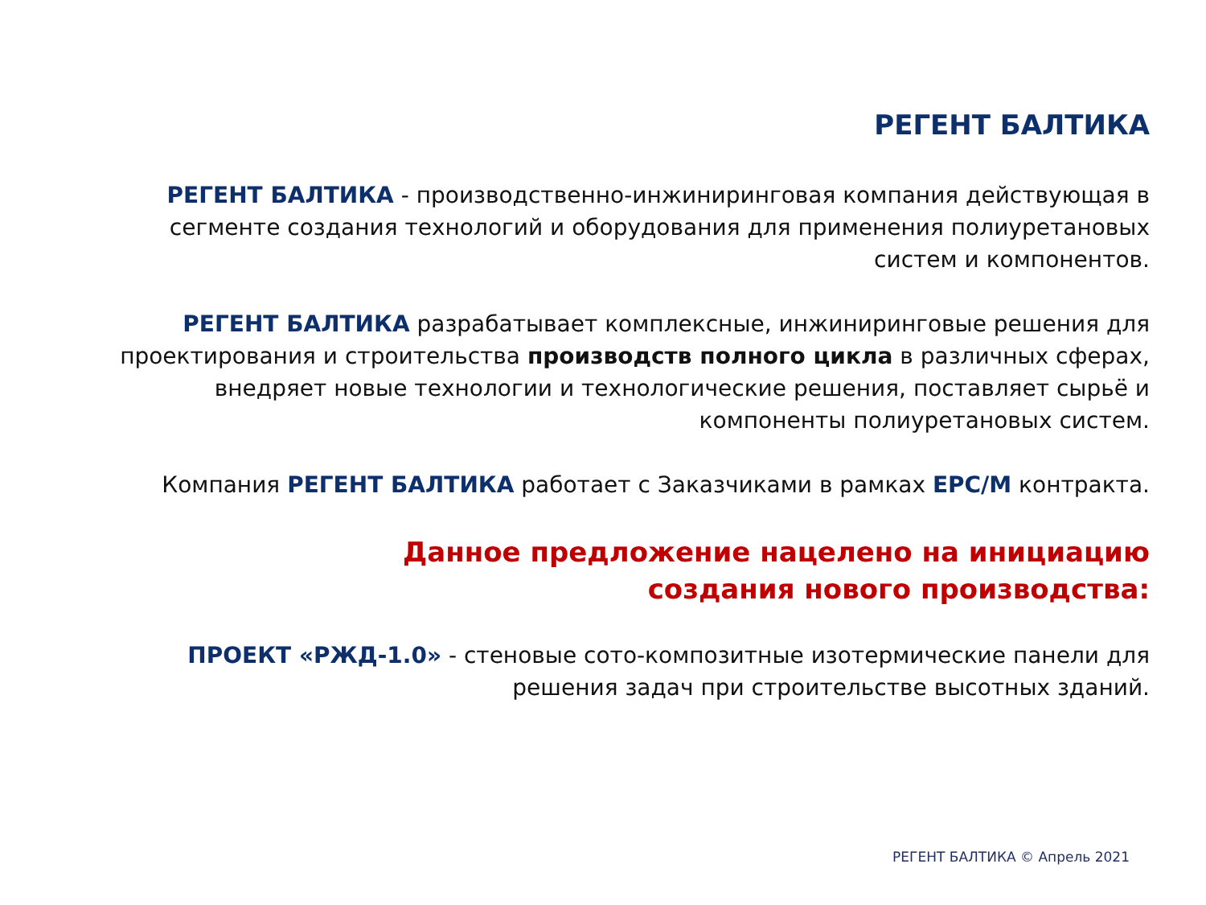РЕГЕНТ БАЛТИКА
РЕГЕНТ БАЛТИКА - производственно-инжиниринговая компания действующая в сегменте создания технологий и оборудования для применения полиуретановых систем и компонентов.
РЕГЕНТ БАЛТИКА разрабатывает комплексные, инжиниринговые решения для проектирования и строительства производств полного цикла в различных сферах, внедряет новые технологии и технологические решения, поставляет сырьё и компоненты полиуретановых систем.
Компания РЕГЕНТ БАЛТИКА работает с Заказчиками в рамках EPC/M контракта.
Данное предложение нацелено на инициацию
создания нового производства:
ПРОЕКТ «РЖД-1.0» - стеновые сото-композитные изотермические панели для решения задач при строительстве высотных зданий.
РЕГЕНТ БАЛТИКА © Апрель 2021